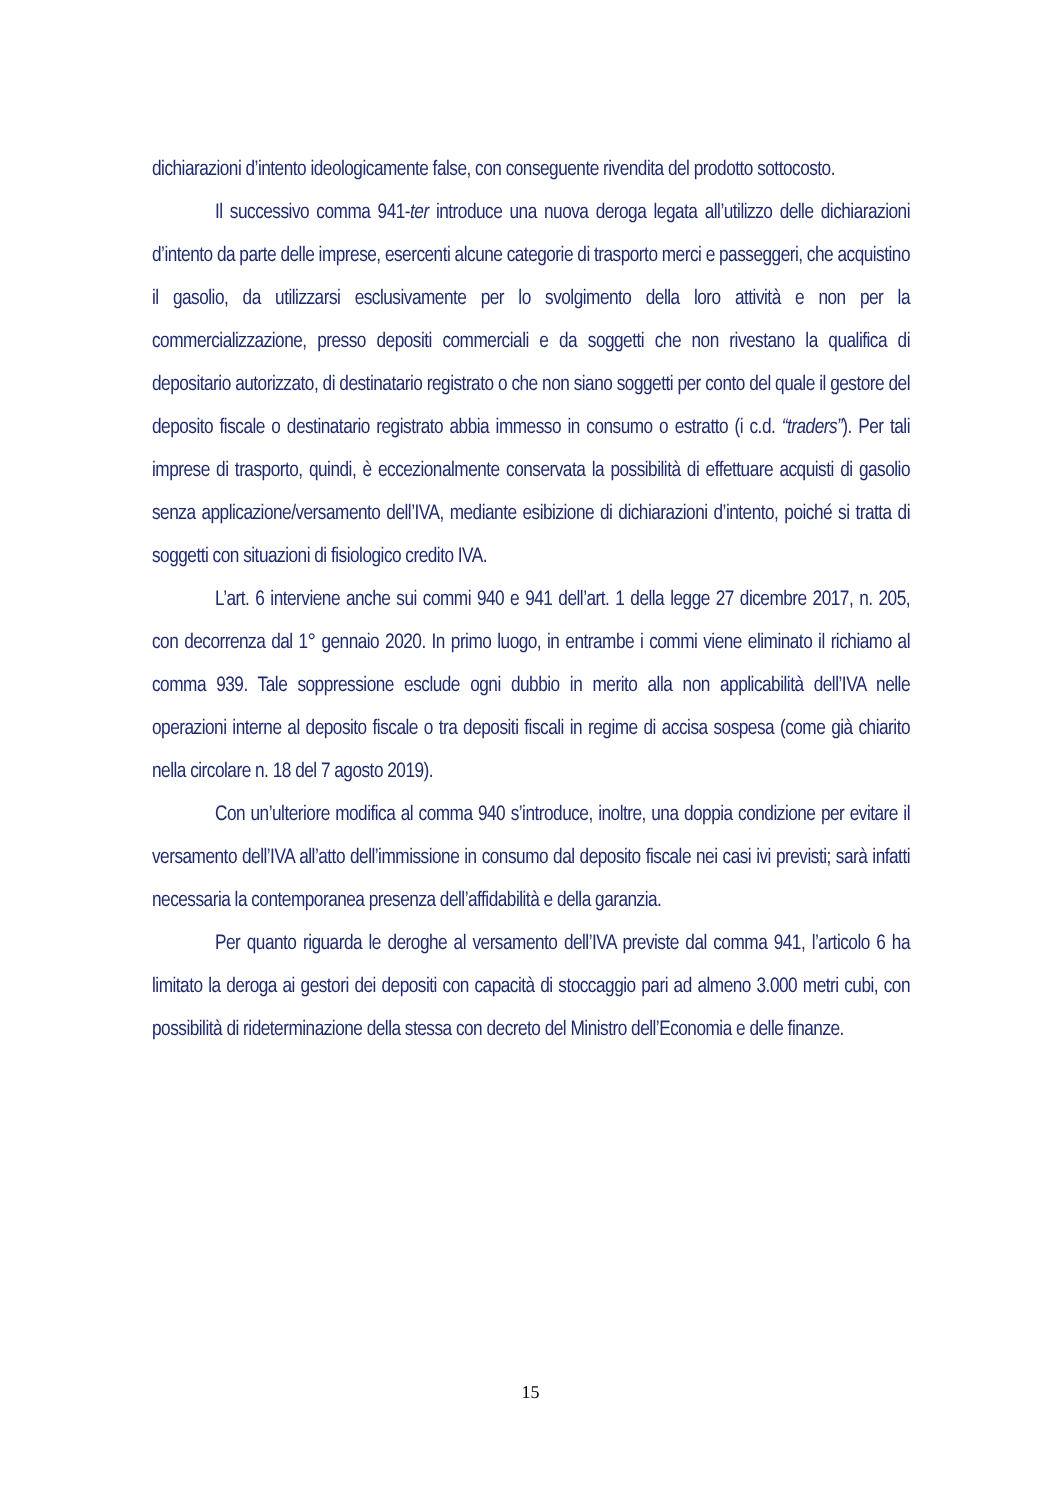dichiarazioni d’intento ideologicamente false, con conseguente rivendita del prodotto sottocosto.
Il successivo comma 941-ter introduce una nuova deroga legata all’utilizzo delle dichiarazioni d’intento da parte delle imprese, esercenti alcune categorie di trasporto merci e passeggeri, che acquistino il gasolio, da utilizzarsi esclusivamente per lo svolgimento della loro attività e non per la commercializzazione, presso depositi commerciali e da soggetti che non rivestano la qualifica di depositario autorizzato, di destinatario registrato o che non siano soggetti per conto del quale il gestore del deposito fiscale o destinatario registrato abbia immesso in consumo o estratto (i c.d. “traders”). Per tali imprese di trasporto, quindi, è eccezionalmente conservata la possibilità di effettuare acquisti di gasolio senza applicazione/versamento dell’IVA, mediante esibizione di dichiarazioni d’intento, poiché si tratta di soggetti con situazioni di fisiologico credito IVA.
L’art. 6 interviene anche sui commi 940 e 941 dell’art. 1 della legge 27 dicembre 2017, n. 205, con decorrenza dal 1° gennaio 2020. In primo luogo, in entrambe i commi viene eliminato il richiamo al comma 939. Tale soppressione esclude ogni dubbio in merito alla non applicabilità dell’IVA nelle operazioni interne al deposito fiscale o tra depositi fiscali in regime di accisa sospesa (come già chiarito nella circolare n. 18 del 7 agosto 2019).
Con un’ulteriore modifica al comma 940 s’introduce, inoltre, una doppia condizione per evitare il versamento dell’IVA all’atto dell’immissione in consumo dal deposito fiscale nei casi ivi previsti; sarà infatti necessaria la contemporanea presenza dell’affidabilità e della garanzia.
Per quanto riguarda le deroghe al versamento dell’IVA previste dal comma 941, l’articolo 6 ha limitato la deroga ai gestori dei depositi con capacità di stoccaggio pari ad almeno 3.000 metri cubi, con possibilità di rideterminazione della stessa con decreto del Ministro dell’Economia e delle finanze.
15